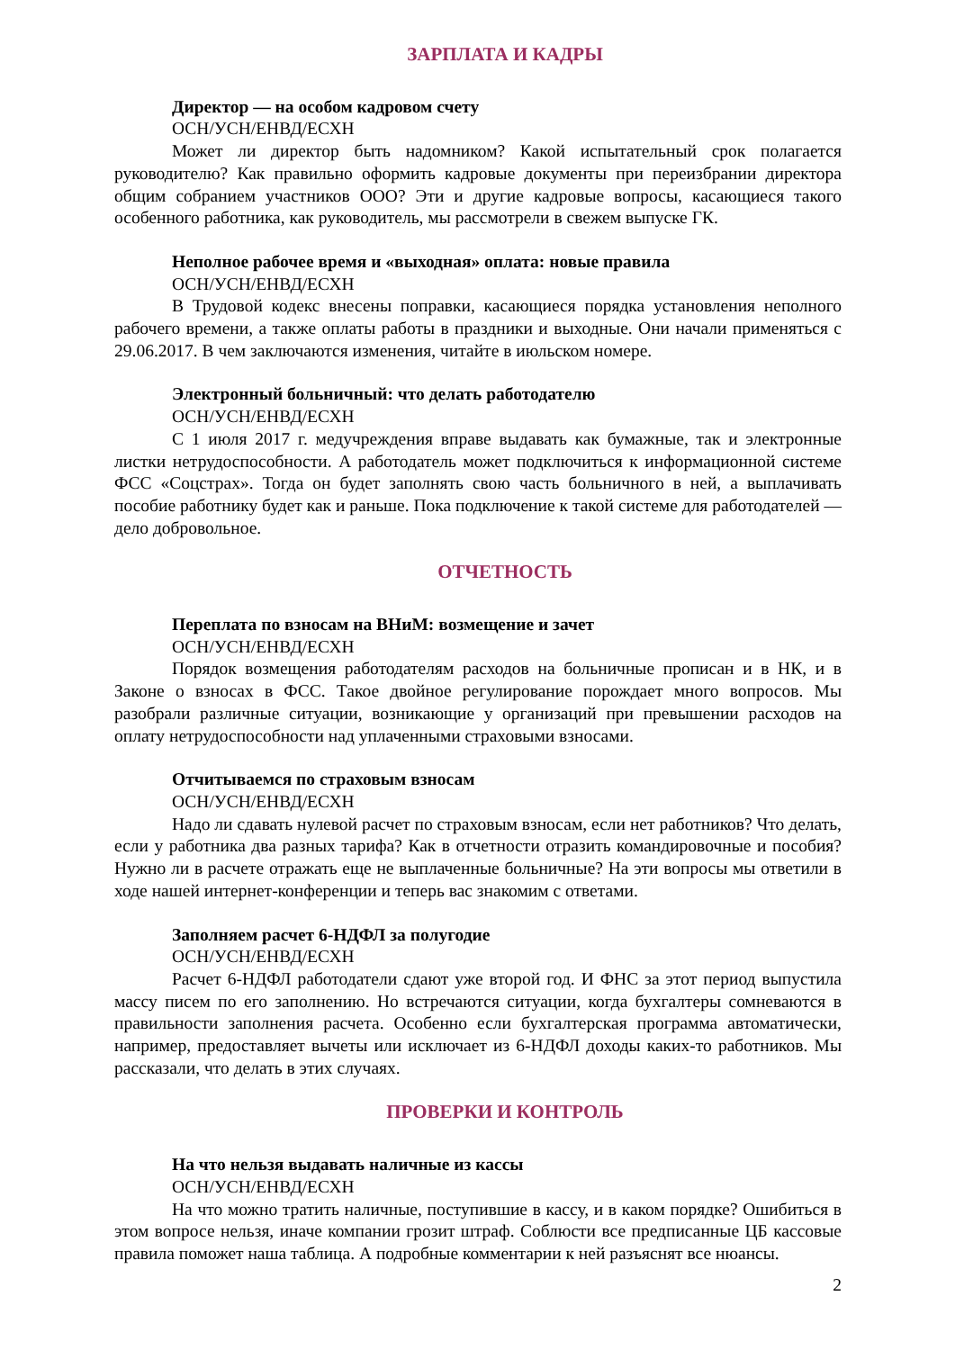ЗАРПЛАТА И КАДРЫ
Директор — на особом кадровом счету
ОСН/УСН/ЕНВД/ЕСХН
Может ли директор быть надомником? Какой испытательный срок полагается руководителю? Как правильно оформить кадровые документы при переизбрании директора общим собранием участников ООО? Эти и другие кадровые вопросы, касающиеся такого особенного работника, как руководитель, мы рассмотрели в свежем выпуске ГК.
Неполное рабочее время и «выходная» оплата: новые правила
ОСН/УСН/ЕНВД/ЕСХН
В Трудовой кодекс внесены поправки, касающиеся порядка установления неполного рабочего времени, а также оплаты работы в праздники и выходные. Они начали применяться с 29.06.2017. В чем заключаются изменения, читайте в июльском номере.
Электронный больничный: что делать работодателю
ОСН/УСН/ЕНВД/ЕСХН
С 1 июля 2017 г. медучреждения вправе выдавать как бумажные, так и электронные листки нетрудоспособности. А работодатель может подключиться к информационной системе ФСС «Соцстрах». Тогда он будет заполнять свою часть больничного в ней, а выплачивать пособие работнику будет как и раньше. Пока подключение к такой системе для работодателей — дело добровольное.
ОТЧЕТНОСТЬ
Переплата по взносам на ВНиМ: возмещение и зачет
ОСН/УСН/ЕНВД/ЕСХН
Порядок возмещения работодателям расходов на больничные прописан и в НК, и в Законе о взносах в ФСС. Такое двойное регулирование порождает много вопросов. Мы разобрали различные ситуации, возникающие у организаций при превышении расходов на оплату нетрудоспособности над уплаченными страховыми взносами.
Отчитываемся по страховым взносам
ОСН/УСН/ЕНВД/ЕСХН
Надо ли сдавать нулевой расчет по страховым взносам, если нет работников? Что делать, если у работника два разных тарифа? Как в отчетности отразить командировочные и пособия? Нужно ли в расчете отражать еще не выплаченные больничные? На эти вопросы мы ответили в ходе нашей интернет-конференции и теперь вас знакомим с ответами.
Заполняем расчет 6-НДФЛ за полугодие
ОСН/УСН/ЕНВД/ЕСХН
Расчет 6-НДФЛ работодатели сдают уже второй год. И ФНС за этот период выпустила массу писем по его заполнению. Но встречаются ситуации, когда бухгалтеры сомневаются в правильности заполнения расчета. Особенно если бухгалтерская программа автоматически, например, предоставляет вычеты или исключает из 6-НДФЛ доходы каких-то работников. Мы рассказали, что делать в этих случаях.
ПРОВЕРКИ И КОНТРОЛЬ
На что нельзя выдавать наличные из кассы
ОСН/УСН/ЕНВД/ЕСХН
На что можно тратить наличные, поступившие в кассу, и в каком порядке? Ошибиться в этом вопросе нельзя, иначе компании грозит штраф. Соблюсти все предписанные ЦБ кассовые правила поможет наша таблица. А подробные комментарии к ней разъяснят все нюансы.
2